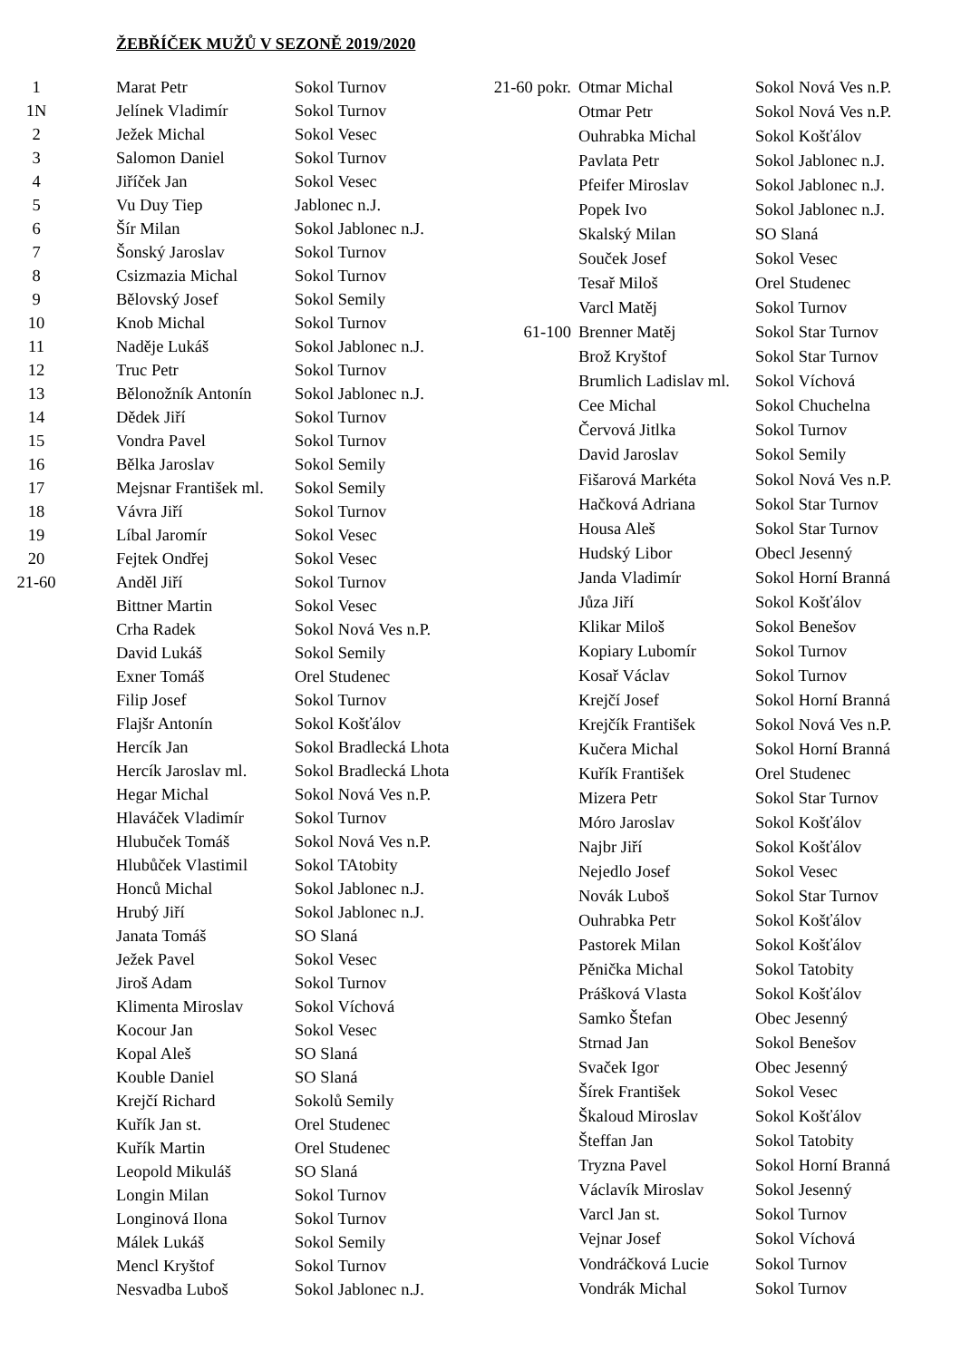ŽEBŘÍČEK MUŽŮ V SEZONĚ 2019/2020
| 1 | Marat Petr | Sokol Turnov |
| 1N | Jelínek Vladimír | Sokol Turnov |
| 2 | Ježek Michal | Sokol Vesec |
| 3 | Salomon Daniel | Sokol Turnov |
| 4 | Jiříček Jan | Sokol Vesec |
| 5 | Vu Duy Tiep | Jablonec n.J. |
| 6 | Šír Milan | Sokol Jablonec n.J. |
| 7 | Šonský Jaroslav | Sokol Turnov |
| 8 | Csizmazia Michal | Sokol Turnov |
| 9 | Bělovský Josef | Sokol Semily |
| 10 | Knob Michal | Sokol Turnov |
| 11 | Naděje Lukáš | Sokol Jablonec n.J. |
| 12 | Truc Petr | Sokol Turnov |
| 13 | Bělonožník Antonín | Sokol Jablonec n.J. |
| 14 | Dědek Jiří | Sokol Turnov |
| 15 | Vondra Pavel | Sokol Turnov |
| 16 | Bělka Jaroslav | Sokol Semily |
| 17 | Mejsnar František ml. | Sokol Semily |
| 18 | Vávra Jiří | Sokol Turnov |
| 19 | Líbal Jaromír | Sokol Vesec |
| 20 | Fejtek Ondřej | Sokol Vesec |
| 21-60 | Anděl Jiří | Sokol Turnov |
| | Bittner Martin | Sokol Vesec |
| | Crha Radek | Sokol Nová Ves n.P. |
| | David Lukáš | Sokol Semily |
| | Exner Tomáš | Orel Studenec |
| | Filip Josef | Sokol Turnov |
| | Flajšr Antonín | Sokol Košťálov |
| | Hercík Jan | Sokol Bradlecká Lhota |
| | Hercík Jaroslav ml. | Sokol Bradlecká Lhota |
| | Hegar Michal | Sokol Nová Ves n.P. |
| | Hlaváček Vladimír | Sokol Turnov |
| | Hlubuček Tomáš | Sokol Nová Ves n.P. |
| | Hlubůček Vlastimil | Sokol TAtobity |
| | Honců Michal | Sokol Jablonec n.J. |
| | Hrubý Jiří | Sokol Jablonec n.J. |
| | Janata Tomáš | SO Slaná |
| | Ježek Pavel | Sokol Vesec |
| | Jiroš Adam | Sokol Turnov |
| | Klimenta Miroslav | Sokol Víchová |
| | Kocour Jan | Sokol Vesec |
| | Kopal Aleš | SO Slaná |
| | Kouble Daniel | SO Slaná |
| | Krejčí Richard | Sokolů Semily |
| | Kuřík Jan st. | Orel Studenec |
| | Kuřík Martin | Orel Studenec |
| | Leopold Mikuláš | SO Slaná |
| | Longin Milan | Sokol Turnov |
| | Longinová Ilona | Sokol Turnov |
| | Málek Lukáš | Sokol Semily |
| | Mencl Kryštof | Sokol Turnov |
| | Nesvadba Luboš | Sokol Jablonec n.J. |
| 21-60 pokr. | Otmar Michal | Sokol Nová Ves n.P. |
| | Otmar Petr | Sokol Nová Ves n.P. |
| | Ouhrabka Michal | Sokol Košťálov |
| | Pavlata Petr | Sokol Jablonec n.J. |
| | Pfeifer Miroslav | Sokol Jablonec n.J. |
| | Popek Ivo | Sokol Jablonec n.J. |
| | Skalský Milan | SO Slaná |
| | Souček Josef | Sokol Vesec |
| | Tesař Miloš | Orel Studenec |
| | Varcl Matěj | Sokol Turnov |
| 61-100 | Brenner Matěj | Sokol Star Turnov |
| | Brož Kryštof | Sokol Star Turnov |
| | Brumlich Ladislav ml. | Sokol Víchová |
| | Cee Michal | Sokol Chuchelna |
| | Červová Jitlka | Sokol Turnov |
| | David Jaroslav | Sokol Semily |
| | Fišarová Markéta | Sokol Nová Ves n.P. |
| | Hačková Adriana | Sokol Star Turnov |
| | Housa Aleš | Sokol Star Turnov |
| | Hudský Libor | Obecl Jesenný |
| | Janda Vladimír | Sokol Horní Branná |
| | Jůza Jiří | Sokol Košťálov |
| | Klikar Miloš | Sokol Benešov |
| | Kopiary Lubomír | Sokol Turnov |
| | Kosař Václav | Sokol Turnov |
| | Krejčí Josef | Sokol Horní Branná |
| | Krejčík František | Sokol Nová Ves n.P. |
| | Kučera Michal | Sokol Horní Branná |
| | Kuřík František | Orel Studenec |
| | Mizera Petr | Sokol Star Turnov |
| | Móro Jaroslav | Sokol Košťálov |
| | Najbr Jiří | Sokol Košťálov |
| | Nejedlo Josef | Sokol Vesec |
| | Novák Luboš | Sokol Star Turnov |
| | Ouhrabka Petr | Sokol Košťálov |
| | Pastorek Milan | Sokol Košťálov |
| | Pěnička Michal | Sokol Tatobity |
| | Prášková Vlasta | Sokol Košťálov |
| | Samko Štefan | Obec Jesenný |
| | Strnad Jan | Sokol Benešov |
| | Svaček Igor | Obec Jesenný |
| | Šírek František | Sokol Vesec |
| | Škaloud Miroslav | Sokol Košťálov |
| | Šteffan Jan | Sokol Tatobity |
| | Tryzna Pavel | Sokol Horní Branná |
| | Václavík Miroslav | Sokol Jesenný |
| | Varcl Jan st. | Sokol Turnov |
| | Vejnar Josef | Sokol Víchová |
| | Vondráčková Lucie | Sokol Turnov |
| | Vondrák Michal | Sokol Turnov |